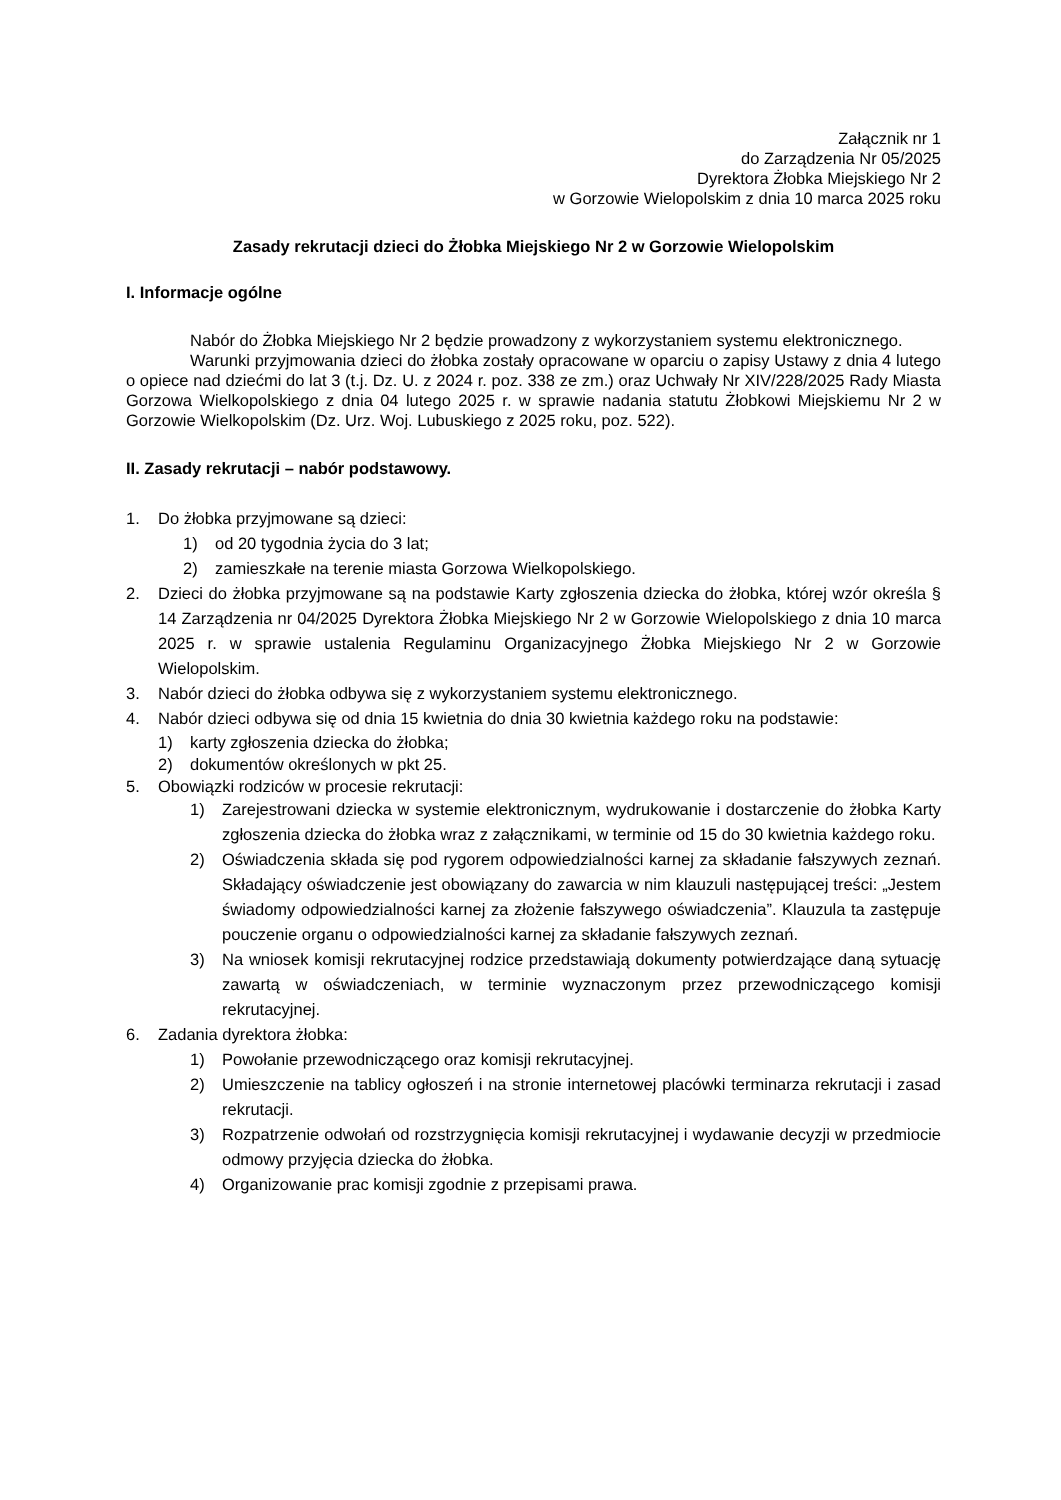Załącznik nr 1
do Zarządzenia Nr 05/2025
Dyrektora Żłobka Miejskiego Nr 2
w Gorzowie Wielopolskim z dnia 10 marca 2025 roku
Zasady rekrutacji dzieci do Żłobka Miejskiego Nr 2 w Gorzowie Wielopolskim
I. Informacje ogólne
Nabór do Żłobka Miejskiego Nr 2 będzie prowadzony z wykorzystaniem systemu elektronicznego.
Warunki przyjmowania dzieci do żłobka zostały opracowane w oparciu o zapisy Ustawy z dnia 4 lutego o opiece nad dziećmi do lat 3 (t.j. Dz. U. z 2024 r. poz. 338 ze zm.) oraz Uchwały Nr XIV/228/2025 Rady Miasta Gorzowa Wielkopolskiego z dnia 04 lutego 2025 r. w sprawie nadania statutu Żłobkowi Miejskiemu Nr 2 w Gorzowie Wielkopolskim (Dz. Urz. Woj. Lubuskiego z 2025 roku, poz. 522).
II. Zasady rekrutacji – nabór podstawowy.
1. Do żłobka przyjmowane są dzieci:
1) od 20 tygodnia życia do 3 lat;
2) zamieszkałe na terenie miasta Gorzowa Wielkopolskiego.
2. Dzieci do żłobka przyjmowane są na podstawie Karty zgłoszenia dziecka do żłobka, której wzór określa § 14 Zarządzenia nr 04/2025 Dyrektora Żłobka Miejskiego Nr 2 w Gorzowie Wielopolskiego z dnia 10 marca 2025 r. w sprawie ustalenia Regulaminu Organizacyjnego Żłobka Miejskiego Nr 2 w Gorzowie Wielopolskim.
3. Nabór dzieci do żłobka odbywa się z wykorzystaniem systemu elektronicznego.
4. Nabór dzieci odbywa się od dnia 15 kwietnia do dnia 30 kwietnia każdego roku na podstawie:
1) karty zgłoszenia dziecka do żłobka;
2) dokumentów określonych w pkt 25.
5. Obowiązki rodziców w procesie rekrutacji:
1) Zarejestrowani dziecka w systemie elektronicznym, wydrukowanie i dostarczenie do żłobka Karty zgłoszenia dziecka do żłobka wraz z załącznikami, w terminie od 15 do 30 kwietnia każdego roku.
2) Oświadczenia składa się pod rygorem odpowiedzialności karnej za składanie fałszywych zeznań. Składający oświadczenie jest obowiązany do zawarcia w nim klauzuli następującej treści: „Jestem świadomy odpowiedzialności karnej za złożenie fałszywego oświadczenia”. Klauzula ta zastępuje pouczenie organu o odpowiedzialności karnej za składanie fałszywych zeznań.
3) Na wniosek komisji rekrutacyjnej rodzice przedstawiają dokumenty potwierdzające daną sytuację zawartą w oświadczeniach, w terminie wyznaczonym przez przewodniczącego komisji rekrutacyjnej.
6. Zadania dyrektora żłobka:
1) Powołanie przewodniczącego oraz komisji rekrutacyjnej.
2) Umieszczenie na tablicy ogłoszeń i na stronie internetowej placówki terminarza rekrutacji i zasad rekrutacji.
3) Rozpatrzenie odwołań od rozstrzygnięcia komisji rekrutacyjnej i wydawanie decyzji w przedmiocie odmowy przyjęcia dziecka do żłobka.
4) Organizowanie prac komisji zgodnie z przepisami prawa.